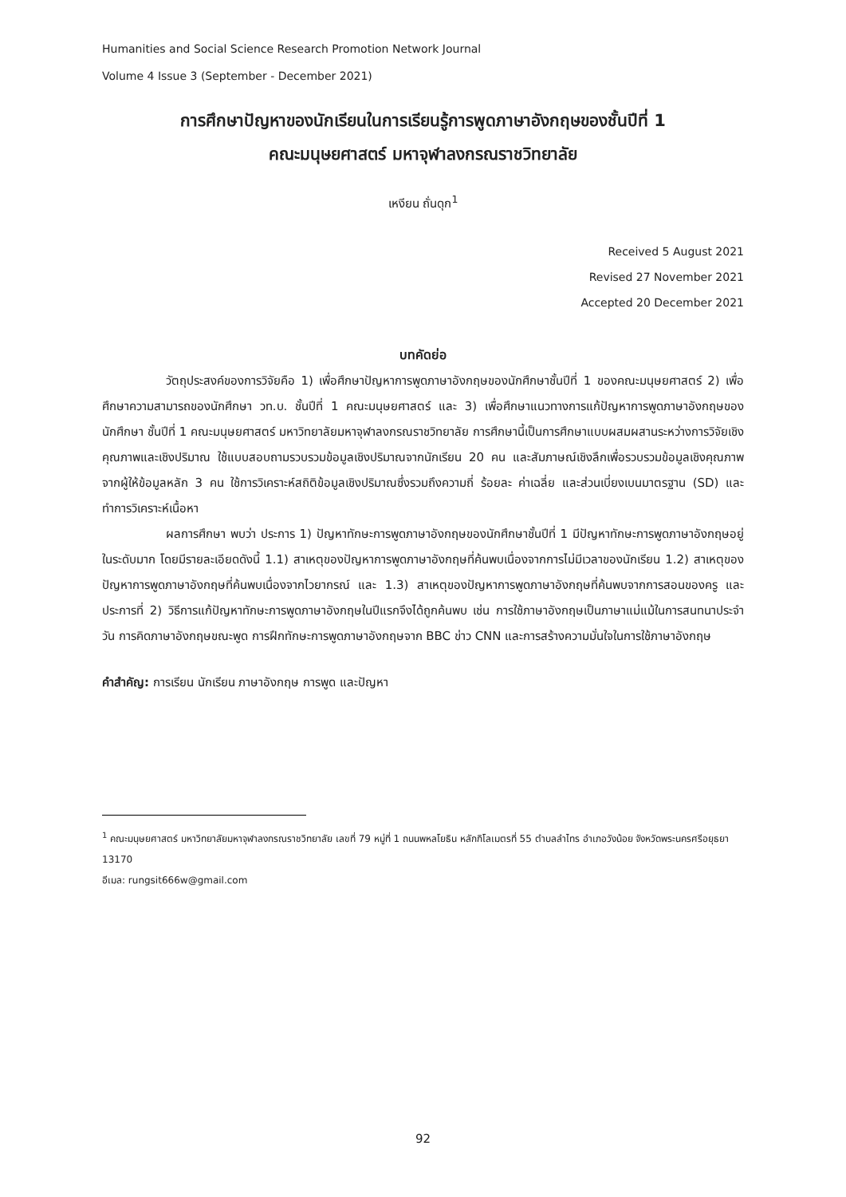Humanities and Social Science Research Promotion Network Journal
Volume 4 Issue 3 (September - December 2021)
การศึกษาปัญหาของนักเรียนในการเรียนรู้การพูดภาษาอังกฤษของชั้นปีที่ 1
คณะมนุษยศาสตร์ มหาจุฬาลงกรณราชวิทยาลัย
เหงียน ถั่นดุก<sup>1</sup>
Received 5 August 2021
Revised 27 November 2021
Accepted 20 December 2021
บทคัดย่อ
วัตถุประสงค์ของการวิจัยคือ 1) เพื่อศึกษาปัญหาการพูดภาษาอังกฤษของนักศึกษาชั้นปีที่ 1 ของคณะมนุษยศาสตร์ 2) เพื่อศึกษาความสามารถของนักศึกษา วท.บ. ชั้นปีที่ 1 คณะมนุษยศาสตร์ และ 3) เพื่อศึกษาแนวทางการแก้ปัญหาการพูดภาษาอังกฤษของนักศึกษา ชั้นปีที่ 1 คณะมนุษยศาสตร์ มหาวิทยาลัยมหาจุฬาลงกรณราชวิทยาลัย การศึกษานี้เป็นการศึกษาแบบผสมผสานระหว่างการวิจัยเชิงคุณภาพและเชิงปริมาณ ใช้แบบสอบถามรวบรวมข้อมูลเชิงปริมาณจากนักเรียน 20 คน และสัมภาษณ์เชิงลึกเพื่อรวบรวมข้อมูลเชิงคุณภาพจากผู้ให้ข้อมูลหลัก 3 คน ใช้การวิเคราะห์สถิติข้อมูลเชิงปริมาณซึ่งรวมถึงความถี่ ร้อยละ ค่าเฉลี่ย และส่วนเบี่ยงเบนมาตรฐาน (SD) และทำการวิเคราะห์เนื้อหา
ผลการศึกษา พบว่า ประการ 1) ปัญหาทักษะการพูดภาษาอังกฤษของนักศึกษาชั้นปีที่ 1 มีปัญหาทักษะการพูดภาษาอังกฤษอยู่ในระดับมาก โดยมีรายละเอียดดังนี้ 1.1) สาเหตุของปัญหาการพูดภาษาอังกฤษที่ค้นพบเนื่องจากการไม่มีเวลาของนักเรียน 1.2) สาเหตุของปัญหาการพูดภาษาอังกฤษที่ค้นพบเนื่องจากไวยากรณ์ และ 1.3) สาเหตุของปัญหาการพูดภาษาอังกฤษที่ค้นพบจากการสอนของครู และประการที่ 2) วิธีการแก้ปัญหาทักษะการพูดภาษาอังกฤษในปีแรกจึงได้ถูกค้นพบ เช่น การใช้ภาษาอังกฤษเป็นภาษาแม่แม้ในการสนทนาประจำวัน การคิดภาษาอังกฤษขณะพูด การฝึกทักษะการพูดภาษาอังกฤษจาก BBC ข่าว CNN และการสร้างความมั่นใจในการใช้ภาษาอังกฤษ
คำสำคัญ: การเรียน นักเรียน ภาษาอังกฤษ การพูด และปัญหา
<sup>1</sup> คณะมนุษยศาสตร์ มหาวิทยาลัยมหาจุฬาลงกรณราชวิทยาลัย เลขที่ 79 หมู่ที่ 1 ถนนพหลโยธิน หลักกิโลเมตรที่ 55 ตำบลลำไทร อำเภอวังน้อย จังหวัดพระนครศรีอยุธยา 13170
อีเมล: rungsit666w@gmail.com
92